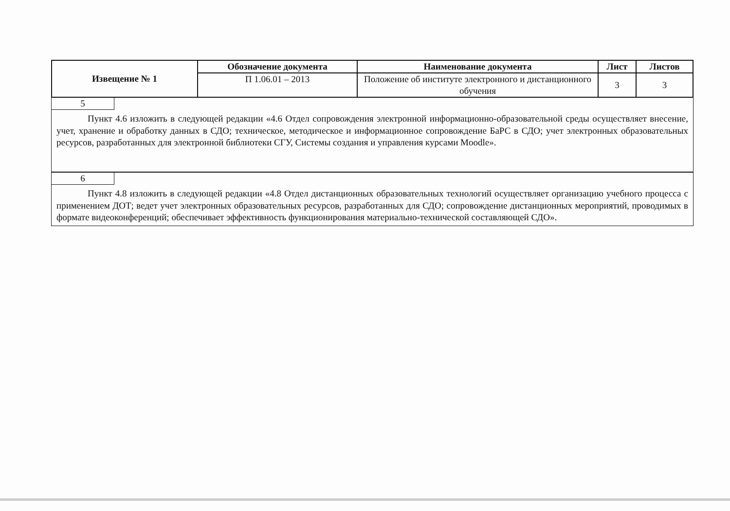| Извещение № 1 | Обозначение документа | Наименование документа | Лист | Листов |
| | П 1.06.01 – 2013 | Положение об институте электронного и дистанционного обучения | 3 | 3 |
5
Пункт 4.6 изложить в следующей редакции «4.6 Отдел сопровождения электронной информационно-образовательной среды осуществляет внесение, учет, хранение и обработку данных в СДО; техническое, методическое и информационное сопровождение БаРС в СДО; учет электронных образовательных ресурсов, разработанных для электронной библиотеки СГУ, Системы создания и управления курсами Moodle».
6
Пункт 4.8 изложить в следующей редакции «4.8 Отдел дистанционных образовательных технологий осуществляет организацию учебного процесса с применением ДОТ; ведет учет электронных образовательных ресурсов, разработанных для СДО; сопровождение дистанционных мероприятий, проводимых в формате видеоконференций; обеспечивает эффективность функционирования материально-технической составляющей СДО».